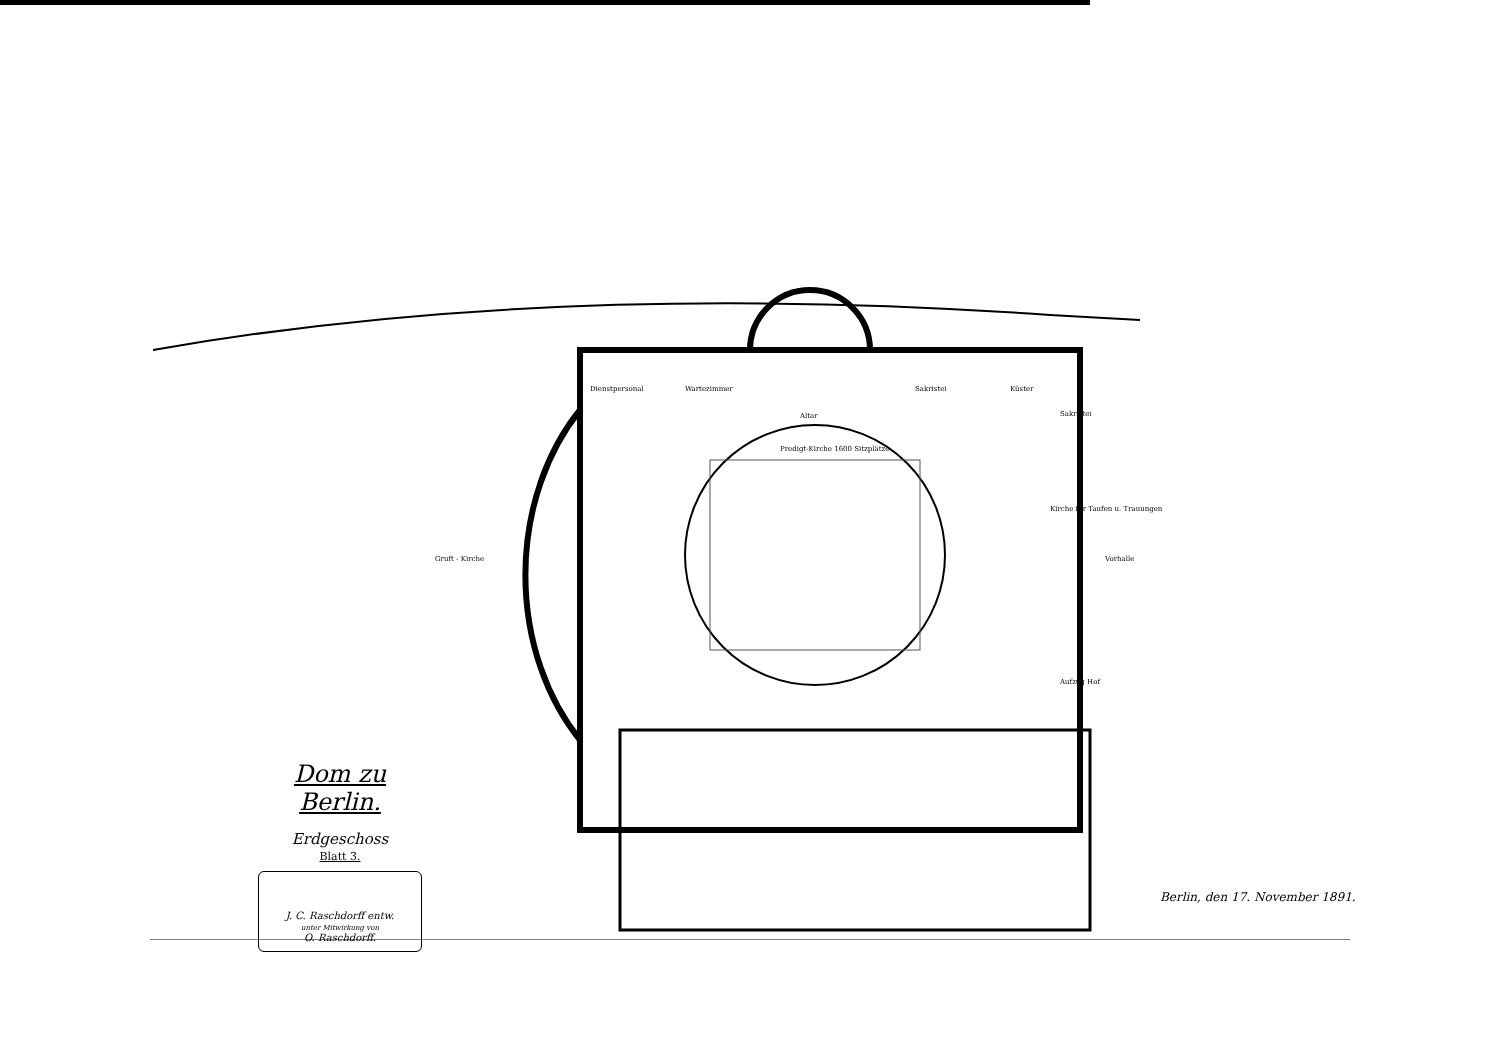Predigt-Kirche 1600 Sitzplätze
Gruft - Kirche
Kirche für Taufen u. Trauungen
Dienstpersonal Wartezimmer
Altar
Sakristei Küster
Sakristei
Vorhalle
Aufzug Hof
Dom zu Berlin.
Erdgeschoss
Blatt 3.
J. C. Raschdorff entw.
unter Mitwirkung von
O. Raschdorff.
Berlin, den 17. November 1891.